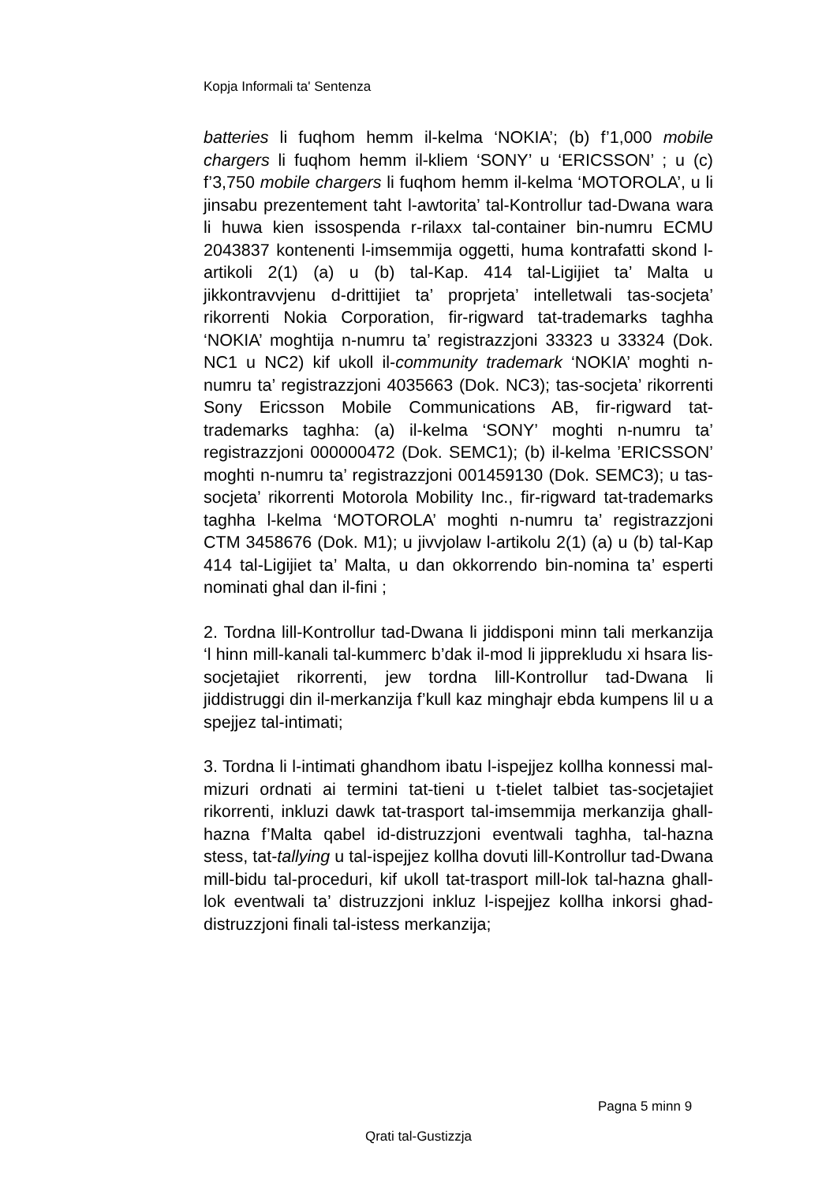Kopja Informali ta' Sentenza
batteries li fuqhom hemm il-kelma ‘NOKIA’; (b) f’1,000 mobile chargers li fuqhom hemm il-kliem ‘SONY’ u ‘ERICSSON’ ; u (c) f’3,750 mobile chargers li fuqhom hemm il-kelma ‘MOTOROLA’, u li jinsabu prezentement taht l-awtorita’ tal-Kontrollur tad-Dwana wara li huwa kien issospenda r-rilaxx tal-container bin-numru ECMU 2043837 kontenenti l-imsemmija oggetti, huma kontrafatti skond l-artikoli 2(1) (a) u (b) tal-Kap. 414 tal-Ligijiet ta’ Malta u jikkontravvjenu d-drittijiet ta’ proprjeta’ intelletwali tas-socjeta’ rikorrenti Nokia Corporation, fir-rigward tat-trademarks taghha ‘NOKIA’ moghtija n-numru ta’ registrazzjoni 33323 u 33324 (Dok. NC1 u NC2) kif ukoll il-community trademark ‘NOKIA’ moghti n-numru ta’ registrazzjoni 4035663 (Dok. NC3); tas-socjeta’ rikorrenti Sony Ericsson Mobile Communications AB, fir-rigward tat-trademarks taghha: (a) il-kelma ‘SONY’ moghti n-numru ta’ registrazzjoni 000000472 (Dok. SEMC1); (b) il-kelma ’ERICSSON’ moghti n-numru ta’ registrazzjoni 001459130 (Dok. SEMC3); u tas-socjeta’ rikorrenti Motorola Mobility Inc., fir-rigward tat-trademarks taghha l-kelma ‘MOTOROLA’ moghti n-numru ta’ registrazzjoni CTM 3458676 (Dok. M1); u jivvjolaw l-artikolu 2(1) (a) u (b) tal-Kap 414 tal-Ligijiet ta’ Malta, u dan okkorrendo bin-nomina ta’ esperti nominati ghal dan il-fini ;
2. Tordna lill-Kontrollur tad-Dwana li jiddisponi minn tali merkanzija ‘l hinn mill-kanali tal-kummerc b’dak il-mod li jipprekludu xi hsara lis-socjetajiet rikorrenti, jew tordna lill-Kontrollur tad-Dwana li jiddistruggi din il-merkanzija f’kull kaz minghajr ebda kumpens lil u a spejjez tal-intimati;
3. Tordna li l-intimati ghandhom ibatu l-ispejjez kollha konnessi mal-mizuri ordnati ai termini tat-tieni u t-tielet talbiet tas-socjetajiet rikorrenti, inkluzi dawk tat-trasport tal-imsemmija merkanzija ghall-hazna f’Malta qabel id-distruzzjoni eventwali taghha, tal-hazna stess, tat-tallying u tal-ispejjez kollha dovuti lill-Kontrollur tad-Dwana mill-bidu tal-proceduri, kif ukoll tat-trasport mill-lok tal-hazna ghall-lok eventwali ta’ distruzzjoni inkluz l-ispejjez kollha inkorsi ghad-distruzzjoni finali tal-istess merkanzija;
Pagna 5 minn 9
Qrati tal-Gustizzja